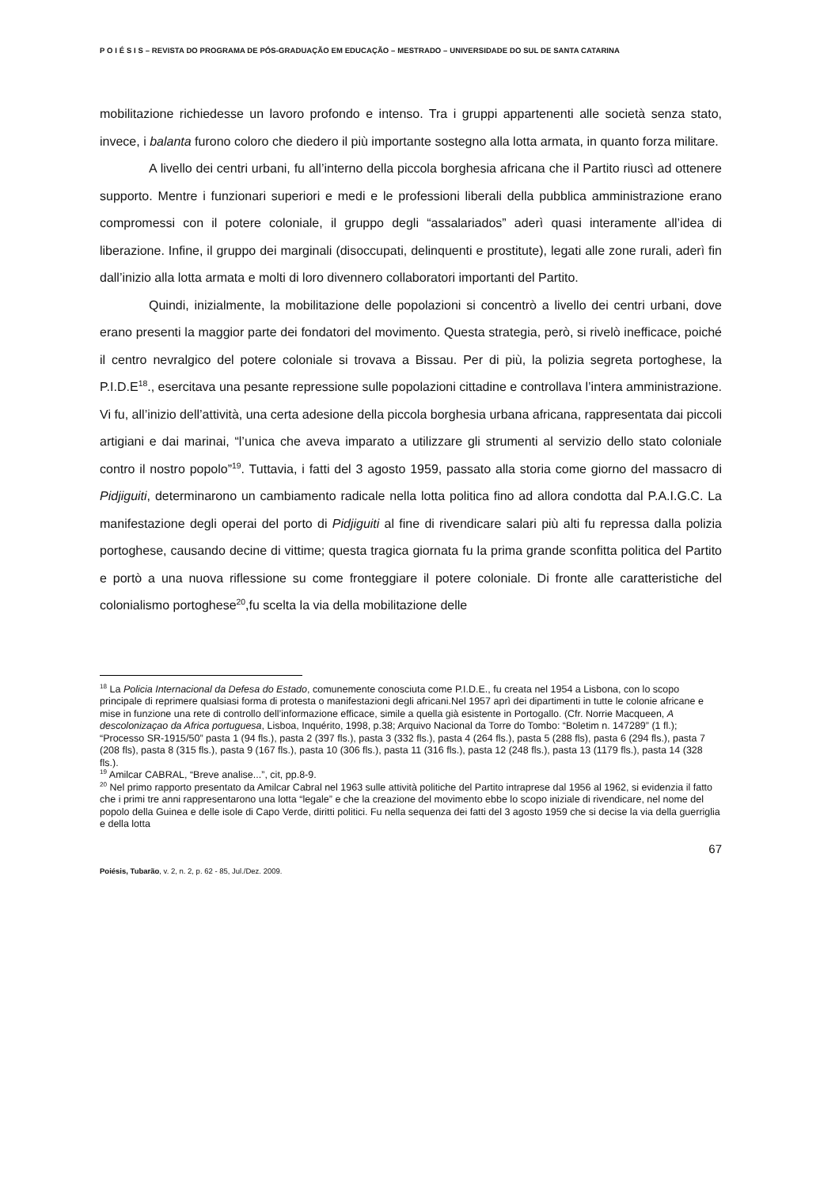P O I É S I S – REVISTA DO PROGRAMA DE PÓS-GRADUAÇÃO EM EDUCAÇÃO – MESTRADO – UNIVERSIDADE DO SUL DE SANTA CATARINA
mobilitazione richiedesse un lavoro profondo e intenso. Tra i gruppi appartenenti alle società senza stato, invece, i balanta furono coloro che diedero il più importante sostegno alla lotta armata, in quanto forza militare.
A livello dei centri urbani, fu all’interno della piccola borghesia africana che il Partito riuscì ad ottenere supporto. Mentre i funzionari superiori e medi e le professioni liberali della pubblica amministrazione erano compromessi con il potere coloniale, il gruppo degli “assalariados” aderì quasi interamente all’idea di liberazione. Infine, il gruppo dei marginali (disoccupati, delinquenti e prostitute), legati alle zone rurali, aderì fin dall’inizio alla lotta armata e molti di loro divennero collaboratori importanti del Partito.
Quindi, inizialmente, la mobilitazione delle popolazioni si concentrò a livello dei centri urbani, dove erano presenti la maggior parte dei fondatori del movimento. Questa strategia, però, si rivelò inefficace, poiché il centro nevralgico del potere coloniale si trovava a Bissau. Per di più, la polizia segreta portoghese, la P.I.D.E<sup>18</sup>., esercitava una pesante repressione sulle popolazioni cittadine e controllava l’intera amministrazione. Vi fu, all’inizio dell’attività, una certa adesione della piccola borghesia urbana africana, rappresentata dai piccoli artigiani e dai marinai, “l’unica che aveva imparato a utilizzare gli strumenti al servizio dello stato coloniale contro il nostro popolo”<sup>19</sup>. Tuttavia, i fatti del 3 agosto 1959, passato alla storia come giorno del massacro di Pidjiguiti, determinarono un cambiamento radicale nella lotta politica fino ad allora condotta dal P.A.I.G.C. La manifestazione degli operai del porto di Pidjiguiti al fine di rivendicare salari più alti fu repressa dalla polizia portoghese, causando decine di vittime; questa tragica giornata fu la prima grande sconfitta politica del Partito e portò a una nuova riflessione su come fronteggiare il potere coloniale. Di fronte alle caratteristiche del colonialismo portoghese<sup>20</sup>,fu scelta la via della mobilitazione delle
<sup>18</sup> La Policia Internacional da Defesa do Estado, comunemente conosciuta come P.I.D.E., fu creata nel 1954 a Lisbona, con lo scopo principale di reprimere qualsiasi forma di protesta o manifestazioni degli africani.Nel 1957 aprì dei dipartimenti in tutte le colonie africane e mise in funzione una rete di controllo dell’informazione efficace, simile a quella già esistente in Portogallo. (Cfr. Norrie Macqueen, A descolonizaçao da Africa portuguesa, Lisboa, Inquérito, 1998, p.38; Arquivo Nacional da Torre do Tombo: “Boletim n. 147289” (1 fl.); “Processo SR-1915/50” pasta 1 (94 fls.), pasta 2 (397 fls.), pasta 3 (332 fls.), pasta 4 (264 fls.), pasta 5 (288 fls), pasta 6 (294 fls.), pasta 7 (208 fls), pasta 8 (315 fls.), pasta 9 (167 fls.), pasta 10 (306 fls.), pasta 11 (316 fls.), pasta 12 (248 fls.), pasta 13 (1179 fls.), pasta 14 (328 fls.).
<sup>19</sup> Amilcar CABRAL, “Breve analise...”, cit, pp.8-9.
<sup>20</sup> Nel primo rapporto presentato da Amilcar Cabral nel 1963 sulle attività politiche del Partito intraprese dal 1956 al 1962, si evidenzia il fatto che i primi tre anni rappresentarono una lotta “legale” e che la creazione del movimento ebbe lo scopo iniziale di rivendicare, nel nome del popolo della Guinea e delle isole di Capo Verde, diritti politici. Fu nella sequenza dei fatti del 3 agosto 1959 che si decise la via della guerriglia e della lotta
67
Poiésis, Tubarão, v. 2, n. 2, p. 62 - 85, Jul./Dez. 2009.